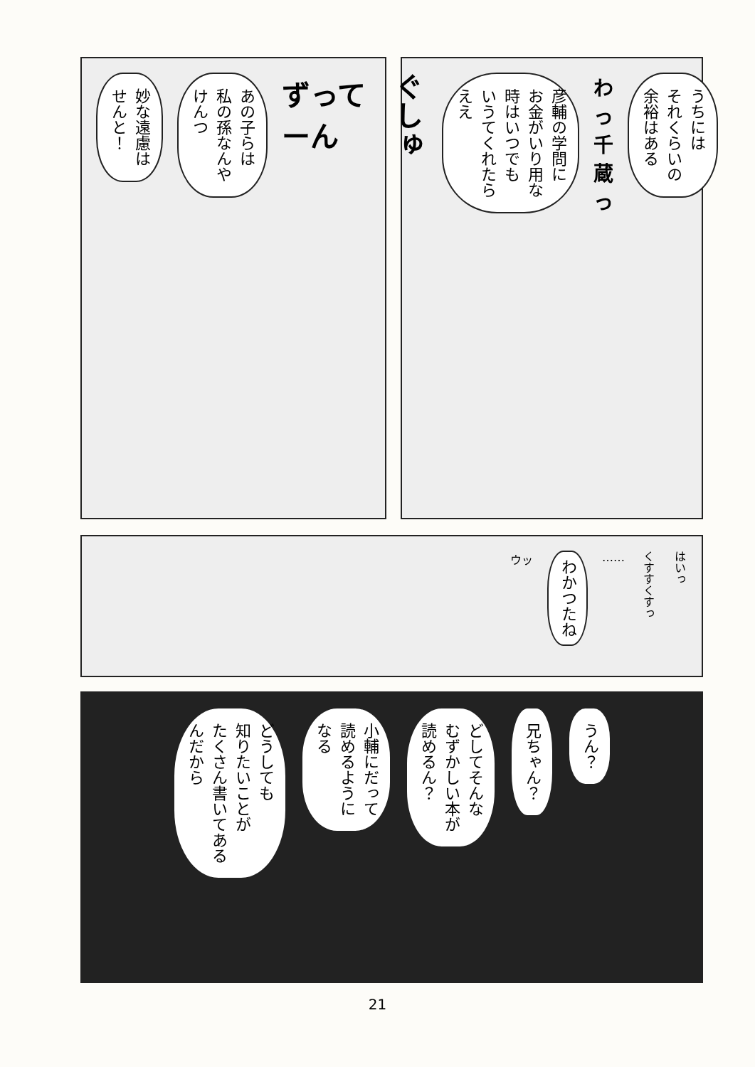妙な遠慮は
せんと！
あの子らは
私の孫なんや
けんつ
ずってーん
ぐしゅ
彦輔の学問に
お金がいり用な
時はいつでも
いうてくれたら
ええ
わっ千蔵っ
うちには
それくらいの
余裕はある
ウッ
わかつたね
……
くすすくすっ
はいっ
どうしても
知りたいことが
たくさん書いてある
んだから
小輔にだって
読めるように
なる
どしてそんな
むずかしい本が
読めるん？
兄ちゃん？
うん？
21